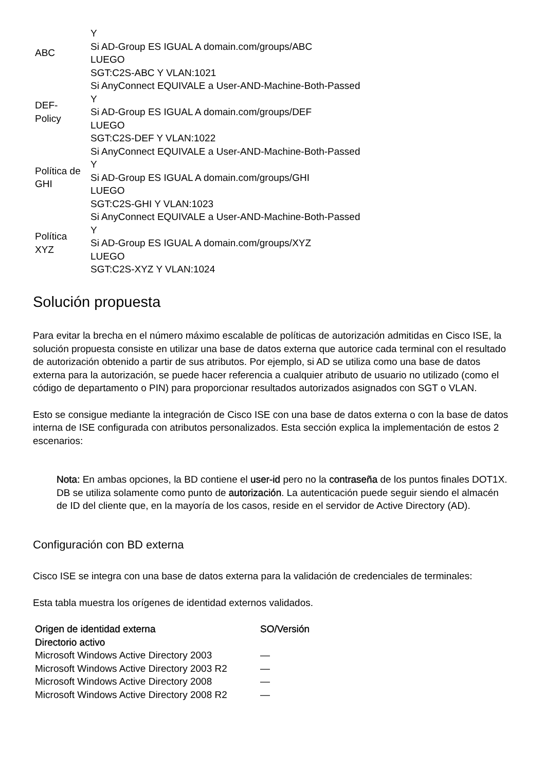| ABC | Y Si AD-Group ES IGUAL A domain.com/groups/ABC LUEGO SGT:C2S-ABC Y VLAN:1021 |
| DEF- Policy | Si AnyConnect EQUIVALE a User-AND-Machine-Both-Passed Y Si AD-Group ES IGUAL A domain.com/groups/DEF LUEGO SGT:C2S-DEF Y VLAN:1022 |
| Política de GHI | Si AnyConnect EQUIVALE a User-AND-Machine-Both-Passed Y Si AD-Group ES IGUAL A domain.com/groups/GHI LUEGO SGT:C2S-GHI Y VLAN:1023 |
| Política XYZ | Si AnyConnect EQUIVALE a User-AND-Machine-Both-Passed Y Si AD-Group ES IGUAL A domain.com/groups/XYZ LUEGO SGT:C2S-XYZ Y VLAN:1024 |
Solución propuesta
Para evitar la brecha en el número máximo escalable de políticas de autorización admitidas en Cisco ISE, la solución propuesta consiste en utilizar una base de datos externa que autorice cada terminal con el resultado de autorización obtenido a partir de sus atributos. Por ejemplo, si AD se utiliza como una base de datos externa para la autorización, se puede hacer referencia a cualquier atributo de usuario no utilizado (como el código de departamento o PIN) para proporcionar resultados autorizados asignados con SGT o VLAN.
Esto se consigue mediante la integración de Cisco ISE con una base de datos externa o con la base de datos interna de ISE configurada con atributos personalizados. Esta sección explica la implementación de estos 2 escenarios:
Nota: En ambas opciones, la BD contiene el user-id pero no la contraseña de los puntos finales DOT1X. DB se utiliza solamente como punto de autorización. La autenticación puede seguir siendo el almacén de ID del cliente que, en la mayoría de los casos, reside en el servidor de Active Directory (AD).
Configuración con BD externa
Cisco ISE se integra con una base de datos externa para la validación de credenciales de terminales:
Esta tabla muestra los orígenes de identidad externos validados.
| Origen de identidad externa | SO/Versión |
| --- | --- |
| Directorio activo | |
| Microsoft Windows Active Directory 2003 | — |
| Microsoft Windows Active Directory 2003 R2 | — |
| Microsoft Windows Active Directory 2008 | — |
| Microsoft Windows Active Directory 2008 R2 | — |